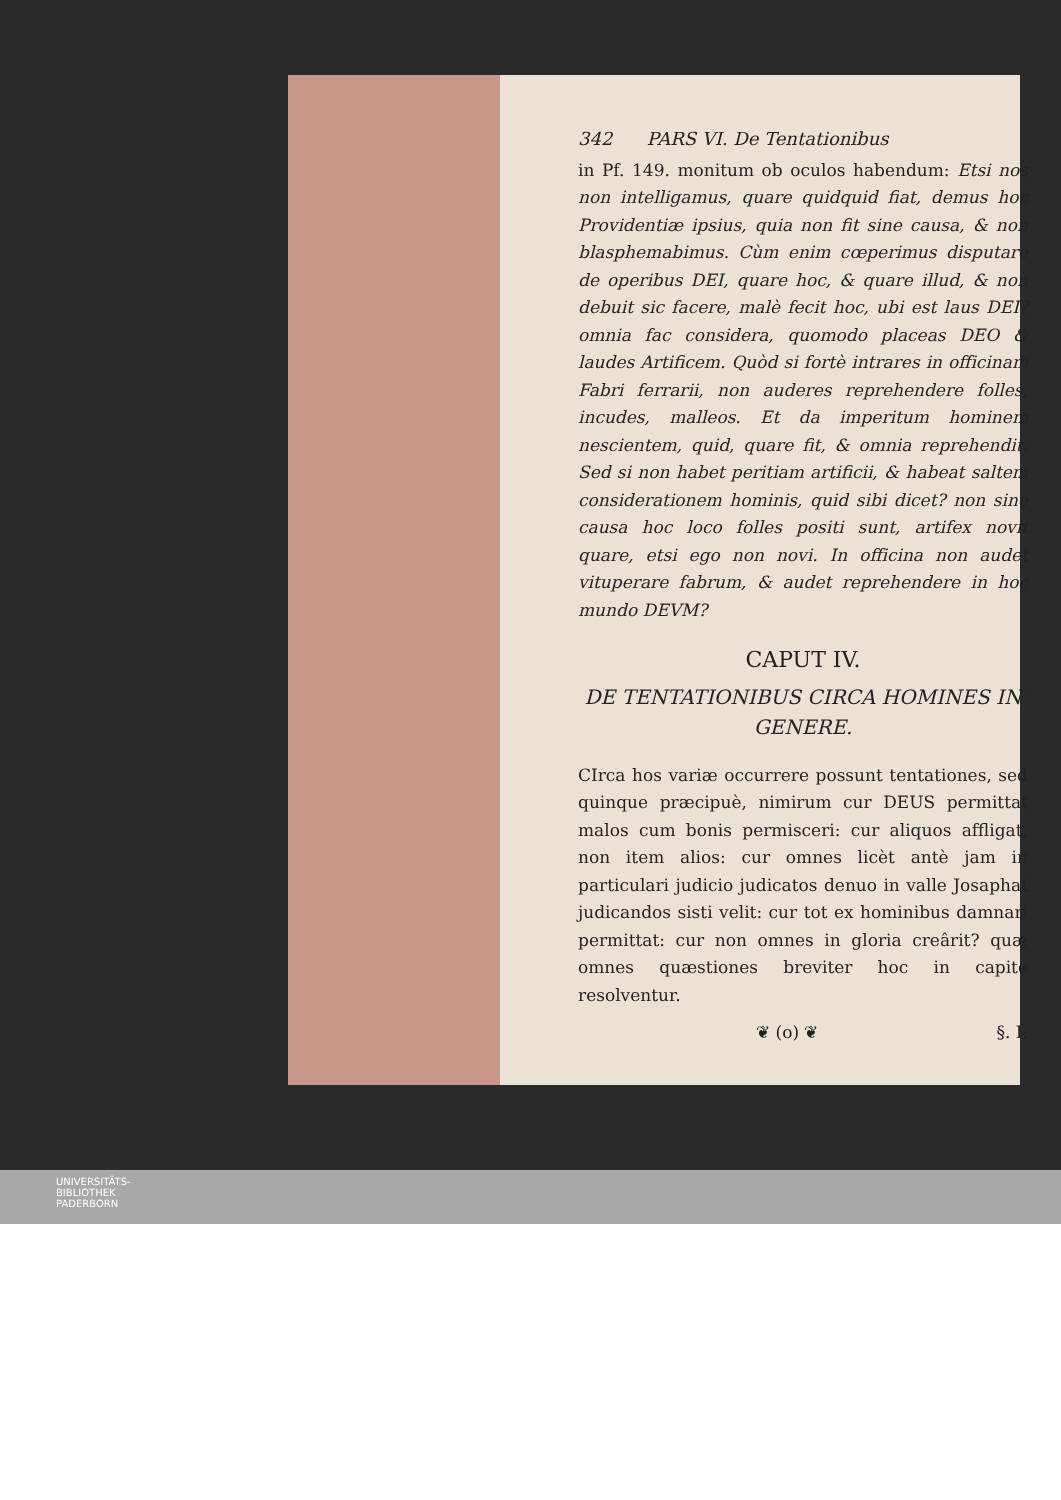342 PARS VI. De Tentationibus
in Pf. 149. monitum ob oculos habendum: Etsi nos non intelligamus, quare quidquid fiat, demus hoc Providentiæ ipsius, quia non fit sine causa, & non blasphemabimus. Cùm enim cœperimus disputare de operibus DEI, quare hoc, & quare illud, & non debuit sic facere, malè fecit hoc, ubi est laus DEI? omnia fac considera, quomodo placeas DEO & laudes Artificem. Quòd si fortè intrares in officinam Fabri ferrarii, non auderes reprehendere folles, incudes, malleos. Et da imperitum hominem nescientem, quid, quare fit, & omnia reprehendit. Sed si non habet peritiam artificii, & habeat saltem considerationem hominis, quid sibi dicet? non sine causa hoc loco folles positi sunt, artifex novit quare, etsi ego non novi. In officina non audet vituperare fabrum, & audet reprehendere in hoc mundo DEVM?
CAPUT IV.
DE TENTATIONIBUS CIRCA HOMINES IN GENERE.
CIrca hos variæ occurrere possunt tentationes, sed quinque præcipuè, nimirum cur DEUS permittat malos cum bonis permisceri: cur aliquos affligat, non item alios: cur omnes licèt antè jam in particulari judicio judicatos denuo in valle Josaphat judicandos sisti velit: cur tot ex hominibus damnari permittat: cur non omnes in gloria creârit? quæ omnes quæstiones breviter hoc in capite resolventur.
❦ (o) ❦ §. I.
UNIVERSITÄTS-
BIBLIOTHEK
PADERBORN